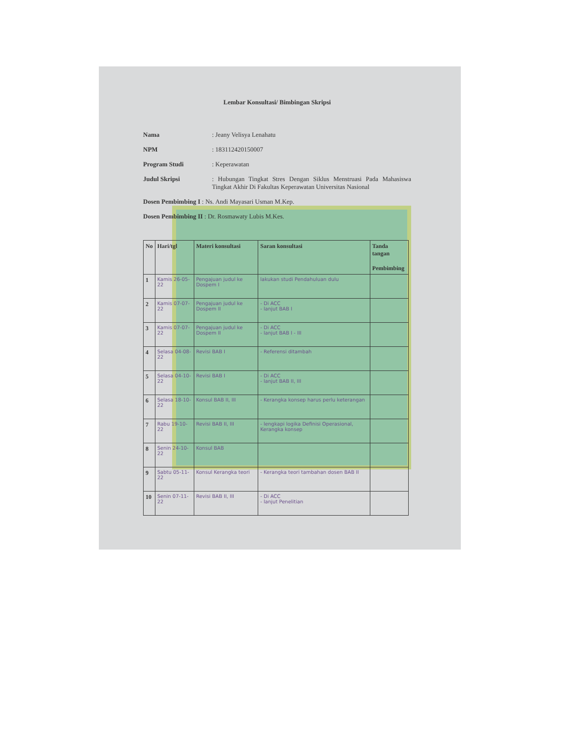Lembar Konsultasi/ Bimbingan Skripsi
Nama : Jeany Velisya Lenahatu
NPM : 183112420150007
Program Studi : Keperawatan
Judul Skripsi : Hubungan Tingkat Stres Dengan Siklus Menstruasi Pada Mahasiswa Tingkat Akhir Di Fakultas Keperawatan Universitas Nasional
Dosen Pembimbing I : Ns. Andi Mayasari Usman M.Kep.
Dosen Pembimbing II : Dr. Rosmawaty Lubis M.Kes.
| No | Hari/tgl | Materi konsultasi | Saran konsultasi | Tanda tangan Pembimbing |
| --- | --- | --- | --- | --- |
| 1 | Kamis 26-05-22 | Pengajuan judul ke Dospem I | lakukan studi Pendahuluan dulu | |
| 2 | Kamis 07-07-22 | Pengajuan judul ke Dospem II | - Di ACC - lanjut BAB I | |
| 3 | Kamis 07-07-22 | Pengajuan judul ke Dospem II | - Di ACC - lanjut BAB I - III | |
| 4 | Selasa 04-08-22 | Revisi BAB I | - Referensi ditambah | |
| 5 | Selasa 04-10-22 | Revisi BAB I | - Di ACC - lanjut BAB II, III | |
| 6 | Selasa 18-10-22 | Konsul BAB II, III | - Kerangka konsep harus perlu keterangan | |
| 7 | Rabu 19-10-22 | Revisi BAB II, III | - lengkapi logika Definisi Operasional, Kerangka konsep | |
| 8 | Senin 24-10-22 | Konsul BAB | | |
| 9 | Sabtu 05-11-22 | Konsul Kerangka teori | - Kerangka teori tambahan dosen BAB II | |
| 10 | Senin 07-11-22 | Revisi BAB II, III | - Di ACC - lanjut Penelitian | |